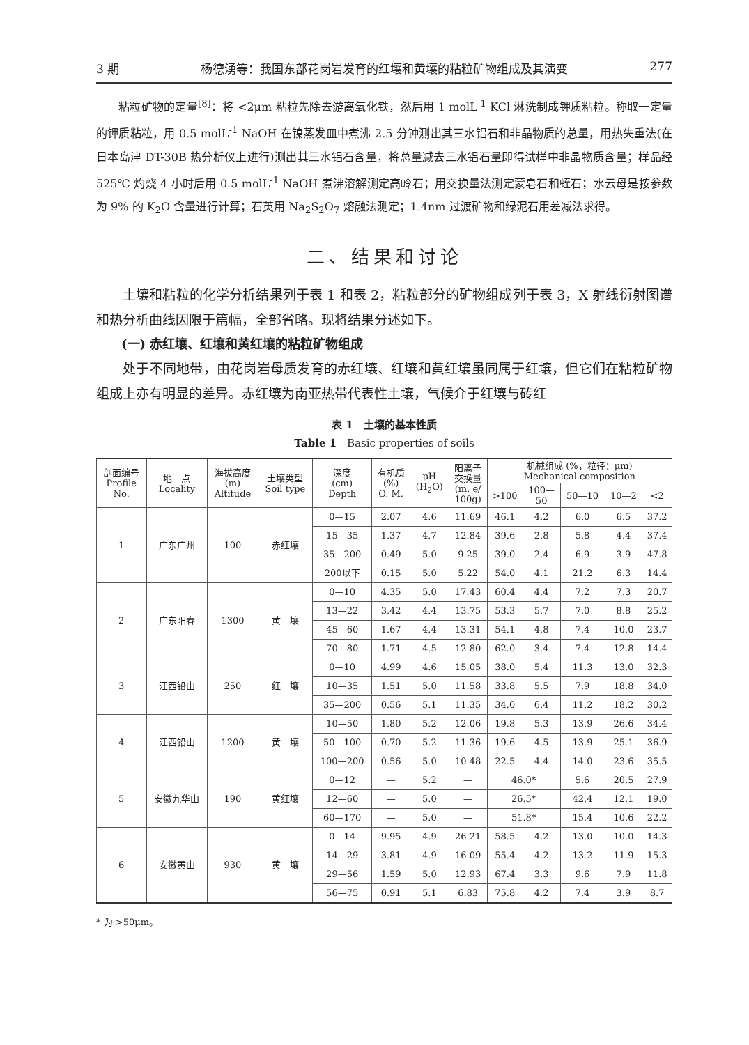3 期 杨德湧等：我国东部花岗岩发育的红壤和黄壤的粘粒矿物组成及其演变 277
粘粒矿物的定量<sup>[8]</sup>：将 <2μm 粘粒先除去游离氧化铁，然后用 1 molL<sup>-1</sup> KCl 淋洗制成钾质粘粒。称取一定量的钾质粘粒，用 0.5 molL<sup>-1</sup> NaOH 在镍蒸发皿中煮沸 2.5 分钟测出其三水铝石和非晶物质的总量，用热失重法(在日本岛津 DT-30B 热分析仪上进行)测出其三水铝石含量，将总量减去三水铝石量即得试样中非晶物质含量；样品经 525℃ 灼烧 4 小时后用 0.5 molL<sup>-1</sup> NaOH 煮沸溶解测定高岭石；用交换量法测定蒙皂石和蛭石；水云母是按参数为 9% 的 K<sub>2</sub>O 含量进行计算；石英用 Na<sub>2</sub>S<sub>2</sub>O<sub>7</sub> 熔融法测定；1.4nm 过渡矿物和绿泥石用差减法求得。
二、结果和讨论
土壤和粘粒的化学分析结果列于表 1 和表 2，粘粒部分的矿物组成列于表 3，X 射线衍射图谱和热分析曲线因限于篇幅，全部省略。现将结果分述如下。
(一) 赤红壤、红壤和黄红壤的粘粒矿物组成
处于不同地带，由花岗岩母质发育的赤红壤、红壤和黄红壤虽同属于红壤，但它们在粘粒矿物组成上亦有明显的差异。赤红壤为南亚热带代表性土壤，气候介于红壤与砖红
表 1　土壤的基本性质
Table 1　Basic properties of soils
| 剖面编号 Profile No. | 地 点 Locality | 海拔高度 (m) Altitude | 土壤类型 Soil type | 深度 (cm) Depth | 有机质 (%) O. M. | pH (H<sub>2</sub>O) | 阳离子 交换量 (m. e/ 100g) | 机械组成 (%，粒径：μm) Mechanical composition | | | | |
| --- | --- | --- | --- | --- | --- | --- | --- | --- | --- | --- | --- | --- |
| | | | | | | | | >100 | 100— 50 | 50—10 | 10—2 | <2 |
| 1 | 广东广州 | 100 | 赤红壤 | 0—15 | 2.07 | 4.6 | 11.69 | 46.1 | 4.2 | 6.0 | 6.5 | 37.2 |
| | | | | 15—35 | 1.37 | 4.7 | 12.84 | 39.6 | 2.8 | 5.8 | 4.4 | 37.4 |
| | | | | 35—200 | 0.49 | 5.0 | 9.25 | 39.0 | 2.4 | 6.9 | 3.9 | 47.8 |
| | | | | 200以下 | 0.15 | 5.0 | 5.22 | 54.0 | 4.1 | 21.2 | 6.3 | 14.4 |
| 2 | 广东阳春 | 1300 | 黄 壤 | 0—10 | 4.35 | 5.0 | 17.43 | 60.4 | 4.4 | 7.2 | 7.3 | 20.7 |
| | | | | 13—22 | 3.42 | 4.4 | 13.75 | 53.3 | 5.7 | 7.0 | 8.8 | 25.2 |
| | | | | 45—60 | 1.67 | 4.4 | 13.31 | 54.1 | 4.8 | 7.4 | 10.0 | 23.7 |
| | | | | 70—80 | 1.71 | 4.5 | 12.80 | 62.0 | 3.4 | 7.4 | 12.8 | 14.4 |
| 3 | 江西铅山 | 250 | 红 壤 | 0—10 | 4.99 | 4.6 | 15.05 | 38.0 | 5.4 | 11.3 | 13.0 | 32.3 |
| | | | | 10—35 | 1.51 | 5.0 | 11.58 | 33.8 | 5.5 | 7.9 | 18.8 | 34.0 |
| | | | | 35—200 | 0.56 | 5.1 | 11.35 | 34.0 | 6.4 | 11.2 | 18.2 | 30.2 |
| 4 | 江西铅山 | 1200 | 黄 壤 | 10—50 | 1.80 | 5.2 | 12.06 | 19.8 | 5.3 | 13.9 | 26.6 | 34.4 |
| | | | | 50—100 | 0.70 | 5.2 | 11.36 | 19.6 | 4.5 | 13.9 | 25.1 | 36.9 |
| | | | | 100—200 | 0.56 | 5.0 | 10.48 | 22.5 | 4.4 | 14.0 | 23.6 | 35.5 |
| 5 | 安徽九华山 | 190 | 黄红壤 | 0—12 | — | 5.2 | — | 46.0* | | 5.6 | 20.5 | 27.9 |
| | | | | 12—60 | — | 5.0 | — | 26.5* | | 42.4 | 12.1 | 19.0 |
| | | | | 60—170 | — | 5.0 | — | 51.8* | | 15.4 | 10.6 | 22.2 |
| 6 | 安徽黄山 | 930 | 黄 壤 | 0—14 | 9.95 | 4.9 | 26.21 | 58.5 | 4.2 | 13.0 | 10.0 | 14.3 |
| | | | | 14—29 | 3.81 | 4.9 | 16.09 | 55.4 | 4.2 | 13.2 | 11.9 | 15.3 |
| | | | | 29—56 | 1.59 | 5.0 | 12.93 | 67.4 | 3.3 | 9.6 | 7.9 | 11.8 |
| | | | | 56—75 | 0.91 | 5.1 | 6.83 | 75.8 | 4.2 | 7.4 | 3.9 | 8.7 |
* 为 >50μm。